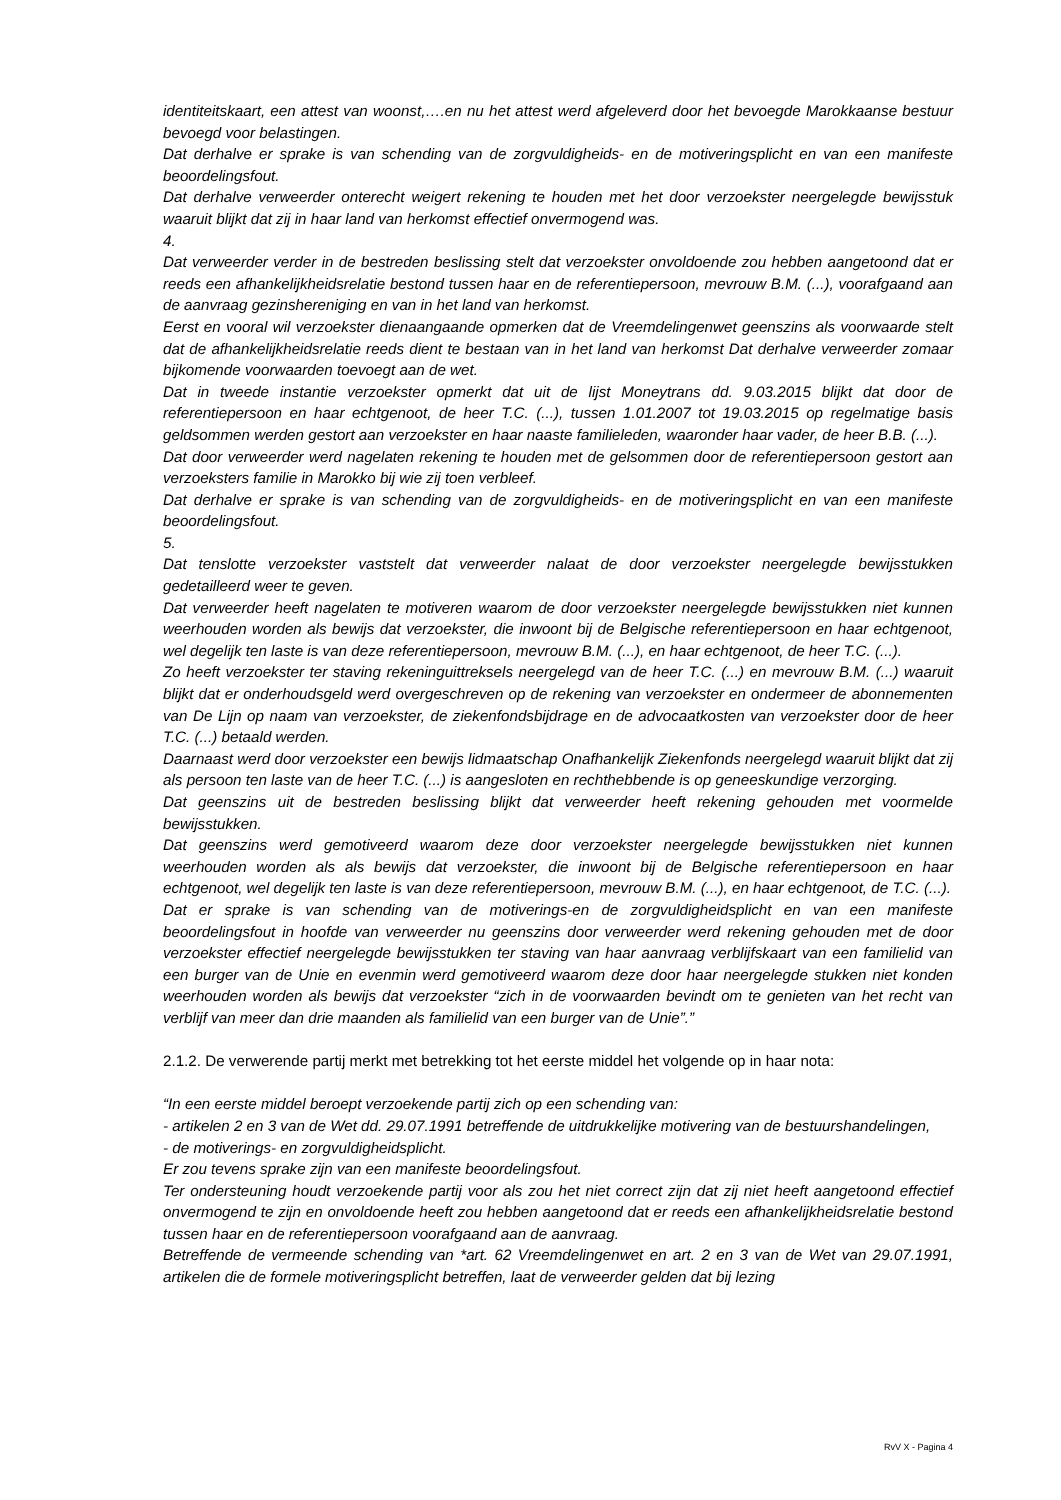identiteitskaart, een attest van woonst,….en nu het attest werd afgeleverd door het bevoegde Marokkaanse bestuur bevoegd voor belastingen.
Dat derhalve er sprake is van schending van de zorgvuldigheids- en de motiveringsplicht en van een manifeste beoordelingsfout.
Dat derhalve verweerder onterecht weigert rekening te houden met het door verzoekster neergelegde bewijsstuk waaruit blijkt dat zij in haar land van herkomst effectief onvermogend was.
4.
Dat verweerder verder in de bestreden beslissing stelt dat verzoekster onvoldoende zou hebben aangetoond dat er reeds een afhankelijkheidsrelatie bestond tussen haar en de referentiepersoon, mevrouw B.M. (...), voorafgaand aan de aanvraag gezinshereniging en van in het land van herkomst.
Eerst en vooral wil verzoekster dienaangaande opmerken dat de Vreemdelingenwet geenszins als voorwaarde stelt dat de afhankelijkheidsrelatie reeds dient te bestaan van in het land van herkomst Dat derhalve verweerder zomaar bijkomende voorwaarden toevoegt aan de wet.
Dat in tweede instantie verzoekster opmerkt dat uit de lijst Moneytrans dd. 9.03.2015 blijkt dat door de referentiepersoon en haar echtgenoot, de heer T.C. (...), tussen 1.01.2007 tot 19.03.2015 op regelmatige basis geldsommen werden gestort aan verzoekster en haar naaste familieleden, waaronder haar vader, de heer B.B. (...).
Dat door verweerder werd nagelaten rekening te houden met de gelsommen door de referentiepersoon gestort aan verzoeksters familie in Marokko bij wie zij toen verbleef.
Dat derhalve er sprake is van schending van de zorgvuldigheids- en de motiveringsplicht en van een manifeste beoordelingsfout.
5.
Dat tenslotte verzoekster vaststelt dat verweerder nalaat de door verzoekster neergelegde bewijsstukken gedetailleerd weer te geven.
Dat verweerder heeft nagelaten te motiveren waarom de door verzoekster neergelegde bewijsstukken niet kunnen weerhouden worden als bewijs dat verzoekster, die inwoont bij de Belgische referentiepersoon en haar echtgenoot, wel degelijk ten laste is van deze referentiepersoon, mevrouw B.M. (...), en haar echtgenoot, de heer T.C. (...).
Zo heeft verzoekster ter staving rekeninguittreksels neergelegd van de heer T.C. (...) en mevrouw B.M. (...) waaruit blijkt dat er onderhoudsgeld werd overgeschreven op de rekening van verzoekster en ondermeer de abonnementen van De Lijn op naam van verzoekster, de ziekenfondsbijdrage en de advocaatkosten van verzoekster door de heer T.C. (...) betaald werden.
Daarnaast werd door verzoekster een bewijs lidmaatschap Onafhankelijk Ziekenfonds neergelegd waaruit blijkt dat zij als persoon ten laste van de heer T.C. (...) is aangesloten en rechthebbende is op geneeskundige verzorging.
Dat geenszins uit de bestreden beslissing blijkt dat verweerder heeft rekening gehouden met voormelde bewijsstukken.
Dat geenszins werd gemotiveerd waarom deze door verzoekster neergelegde bewijsstukken niet kunnen weerhouden worden als als bewijs dat verzoekster, die inwoont bij de Belgische referentiepersoon en haar echtgenoot, wel degelijk ten laste is van deze referentiepersoon, mevrouw B.M. (...), en haar echtgenoot, de T.C. (...).
Dat er sprake is van schending van de motiverings-en de zorgvuldigheidsplicht en van een manifeste beoordelingsfout in hoofde van verweerder nu geenszins door verweerder werd rekening gehouden met de door verzoekster effectief neergelegde bewijsstukken ter staving van haar aanvraag verblijfskaart van een familielid van een burger van de Unie en evenmin werd gemotiveerd waarom deze door haar neergelegde stukken niet konden weerhouden worden als bewijs dat verzoekster “zich in de voorwaarden bevindt om te genieten van het recht van verblijf van meer dan drie maanden als familielid van een burger van de Unie”.”
2.1.2. De verwerende partij merkt met betrekking tot het eerste middel het volgende op in haar nota:
“In een eerste middel beroept verzoekende partij zich op een schending van:
- artikelen 2 en 3 van de Wet dd. 29.07.1991 betreffende de uitdrukkelijke motivering van de bestuurshandelingen,
- de motiverings- en zorgvuldigheidsplicht.
Er zou tevens sprake zijn van een manifeste beoordelingsfout.
Ter ondersteuning houdt verzoekende partij voor als zou het niet correct zijn dat zij niet heeft aangetoond effectief onvermogend te zijn en onvoldoende heeft zou hebben aangetoond dat er reeds een afhankelijkheidsrelatie bestond tussen haar en de referentiepersoon voorafgaand aan de aanvraag.
Betreffende de vermeende schending van *art. 62 Vreemdelingenwet en art. 2 en 3 van de Wet van 29.07.1991, artikelen die de formele motiveringsplicht betreffen, laat de verweerder gelden dat bij lezing
RvV X - Pagina 4